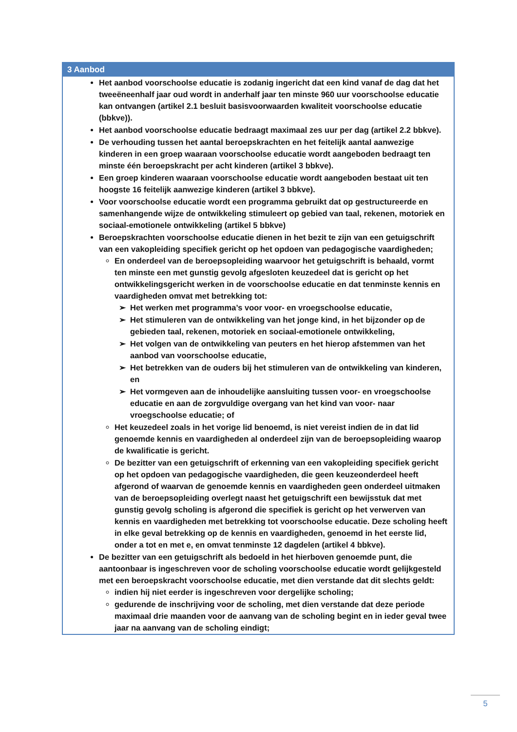| 3 Aanbod |
| --- |
| Het aanbod voorschoolse educatie is zodanig ingericht dat een kind vanaf de dag dat het tweeëneenhalf jaar oud wordt in anderhalf jaar ten minste 960 uur voorschoolse educatie kan ontvangen (artikel 2.1 besluit basisvoorwaarden kwaliteit voorschoolse educatie (bbkve)). Het aanbod voorschoolse educatie bedraagt maximaal zes uur per dag (artikel 2.2 bbkve). De verhouding tussen het aantal beroepskrachten en het feitelijk aantal aanwezige kinderen in een groep waaraan voorschoolse educatie wordt aangeboden bedraagt ten minste één beroepskracht per acht kinderen (artikel 3 bbkve). Een groep kinderen waaraan voorschoolse educatie wordt aangeboden bestaat uit ten hoogste 16 feitelijk aanwezige kinderen (artikel 3 bbkve). Voor voorschoolse educatie wordt een programma gebruikt dat op gestructureerde en samenhangende wijze de ontwikkeling stimuleert op gebied van taal, rekenen, motoriek en sociaal-emotionele ontwikkeling (artikel 5 bbkve) Beroepskrachten voorschoolse educatie dienen in het bezit te zijn van een getuigschrift van een vakopleiding specifiek gericht op het opdoen van pedagogische vaardigheden; En onderdeel van de beroepsopleiding waarvoor het getuigschrift is behaald, vormt ten minste een met gunstig gevolg afgesloten keuzedeel dat is gericht op het ontwikkelingsgericht werken in de voorschoolse educatie en dat tenminste kennis en vaardigheden omvat met betrekking tot: Het werken met programma’s voor voor- en vroegschoolse educatie, Het stimuleren van de ontwikkeling van het jonge kind, in het bijzonder op de gebieden taal, rekenen, motoriek en sociaal-emotionele ontwikkeling, Het volgen van de ontwikkeling van peuters en het hierop afstemmen van het aanbod van voorschoolse educatie, Het betrekken van de ouders bij het stimuleren van de ontwikkeling van kinderen, en Het vormgeven aan de inhoudelijke aansluiting tussen voor- en vroegschoolse educatie en aan de zorgvuldige overgang van het kind van voor- naar vroegschoolse educatie; of Het keuzedeel zoals in het vorige lid benoemd, is niet vereist indien de in dat lid genoemde kennis en vaardigheden al onderdeel zijn van de beroepsopleiding waarop de kwalificatie is gericht. De bezitter van een getuigschrift of erkenning van een vakopleiding specifiek gericht op het opdoen van pedagogische vaardigheden, die geen keuzeonderdeel heeft afgerond of waarvan de genoemde kennis en vaardigheden geen onderdeel uitmaken van de beroepsopleiding overlegt naast het getuigschrift een bewijsstuk dat met gunstig gevolg scholing is afgerond die specifiek is gericht op het verwerven van kennis en vaardigheden met betrekking tot voorschoolse educatie. Deze scholing heeft in elke geval betrekking op de kennis en vaardigheden, genoemd in het eerste lid, onder a tot en met e, en omvat tenminste 12 dagdelen (artikel 4 bbkve). De bezitter van een getuigschrift als bedoeld in het hierboven genoemde punt, die aantoonbaar is ingeschreven voor de scholing voorschoolse educatie wordt gelijkgesteld met een beroepskracht voorschoolse educatie, met dien verstande dat dit slechts geldt: indien hij niet eerder is ingeschreven voor dergelijke scholing; gedurende de inschrijving voor de scholing, met dien verstande dat deze periode maximaal drie maanden voor de aanvang van de scholing begint en in ieder geval twee jaar na aanvang van de scholing eindigt; |
5